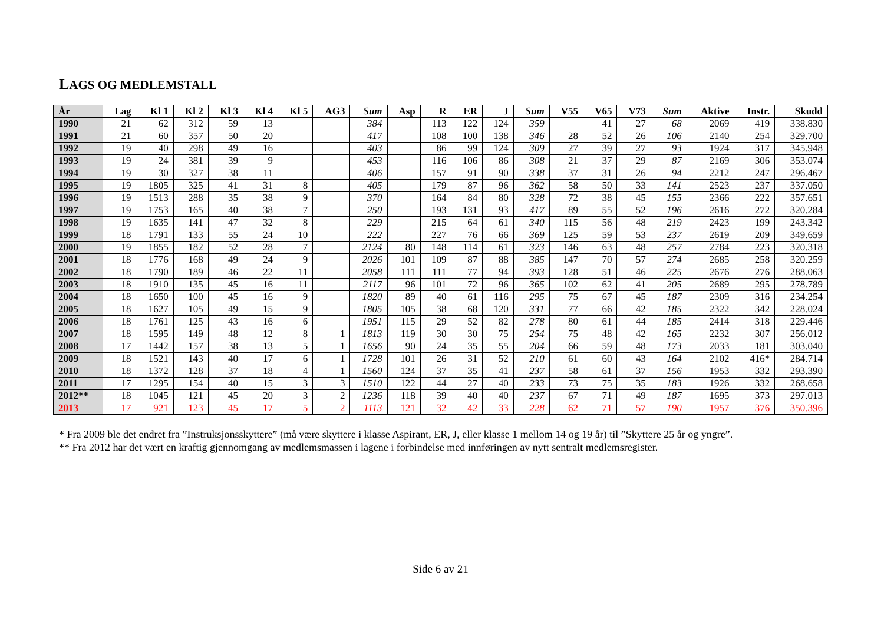LAGS OG MEDLEMSTALL
| År | Lag | Kl 1 | Kl 2 | Kl 3 | Kl 4 | Kl 5 | AG3 | Sum | Asp | R | ER | J | Sum | V55 | V65 | V73 | Sum | Aktive | Instr. | Skudd |
| --- | --- | --- | --- | --- | --- | --- | --- | --- | --- | --- | --- | --- | --- | --- | --- | --- | --- | --- | --- | --- |
| 1990 | 21 | 62 | 312 | 59 | 13 | | | 384 | | 113 | 122 | 124 | 359 | | 41 | 27 | 68 | 2069 | 419 | 338.830 |
| 1991 | 21 | 60 | 357 | 50 | 20 | | | 417 | | 108 | 100 | 138 | 346 | 28 | 52 | 26 | 106 | 2140 | 254 | 329.700 |
| 1992 | 19 | 40 | 298 | 49 | 16 | | | 403 | | 86 | 99 | 124 | 309 | 27 | 39 | 27 | 93 | 1924 | 317 | 345.948 |
| 1993 | 19 | 24 | 381 | 39 | 9 | | | 453 | | 116 | 106 | 86 | 308 | 21 | 37 | 29 | 87 | 2169 | 306 | 353.074 |
| 1994 | 19 | 30 | 327 | 38 | 11 | | | 406 | | 157 | 91 | 90 | 338 | 37 | 31 | 26 | 94 | 2212 | 247 | 296.467 |
| 1995 | 19 | 1805 | 325 | 41 | 31 | 8 | | 405 | | 179 | 87 | 96 | 362 | 58 | 50 | 33 | 141 | 2523 | 237 | 337.050 |
| 1996 | 19 | 1513 | 288 | 35 | 38 | 9 | | 370 | | 164 | 84 | 80 | 328 | 72 | 38 | 45 | 155 | 2366 | 222 | 357.651 |
| 1997 | 19 | 1753 | 165 | 40 | 38 | 7 | | 250 | | 193 | 131 | 93 | 417 | 89 | 55 | 52 | 196 | 2616 | 272 | 320.284 |
| 1998 | 19 | 1635 | 141 | 47 | 32 | 8 | | 229 | | 215 | 64 | 61 | 340 | 115 | 56 | 48 | 219 | 2423 | 199 | 243.342 |
| 1999 | 18 | 1791 | 133 | 55 | 24 | 10 | | 222 | | 227 | 76 | 66 | 369 | 125 | 59 | 53 | 237 | 2619 | 209 | 349.659 |
| 2000 | 19 | 1855 | 182 | 52 | 28 | 7 | | 2124 | 80 | 148 | 114 | 61 | 323 | 146 | 63 | 48 | 257 | 2784 | 223 | 320.318 |
| 2001 | 18 | 1776 | 168 | 49 | 24 | 9 | | 2026 | 101 | 109 | 87 | 88 | 385 | 147 | 70 | 57 | 274 | 2685 | 258 | 320.259 |
| 2002 | 18 | 1790 | 189 | 46 | 22 | 11 | | 2058 | 111 | 111 | 77 | 94 | 393 | 128 | 51 | 46 | 225 | 2676 | 276 | 288.063 |
| 2003 | 18 | 1910 | 135 | 45 | 16 | 11 | | 2117 | 96 | 101 | 72 | 96 | 365 | 102 | 62 | 41 | 205 | 2689 | 295 | 278.789 |
| 2004 | 18 | 1650 | 100 | 45 | 16 | 9 | | 1820 | 89 | 40 | 61 | 116 | 295 | 75 | 67 | 45 | 187 | 2309 | 316 | 234.254 |
| 2005 | 18 | 1627 | 105 | 49 | 15 | 9 | | 1805 | 105 | 38 | 68 | 120 | 331 | 77 | 66 | 42 | 185 | 2322 | 342 | 228.024 |
| 2006 | 18 | 1761 | 125 | 43 | 16 | 6 | | 1951 | 115 | 29 | 52 | 82 | 278 | 80 | 61 | 44 | 185 | 2414 | 318 | 229.446 |
| 2007 | 18 | 1595 | 149 | 48 | 12 | 8 | 1 | 1813 | 119 | 30 | 30 | 75 | 254 | 75 | 48 | 42 | 165 | 2232 | 307 | 256.012 |
| 2008 | 17 | 1442 | 157 | 38 | 13 | 5 | 1 | 1656 | 90 | 24 | 35 | 55 | 204 | 66 | 59 | 48 | 173 | 2033 | 181 | 303.040 |
| 2009 | 18 | 1521 | 143 | 40 | 17 | 6 | 1 | 1728 | 101 | 26 | 31 | 52 | 210 | 61 | 60 | 43 | 164 | 2102 | 416* | 284.714 |
| 2010 | 18 | 1372 | 128 | 37 | 18 | 4 | 1 | 1560 | 124 | 37 | 35 | 41 | 237 | 58 | 61 | 37 | 156 | 1953 | 332 | 293.390 |
| 2011 | 17 | 1295 | 154 | 40 | 15 | 3 | 3 | 1510 | 122 | 44 | 27 | 40 | 233 | 73 | 75 | 35 | 183 | 1926 | 332 | 268.658 |
| 2012** | 18 | 1045 | 121 | 45 | 20 | 3 | 2 | 1236 | 118 | 39 | 40 | 40 | 237 | 67 | 71 | 49 | 187 | 1695 | 373 | 297.013 |
| 2013 | 17 | 921 | 123 | 45 | 17 | 5 | 2 | 1113 | 121 | 32 | 42 | 33 | 228 | 62 | 71 | 57 | 190 | 1957 | 376 | 350.396 |
* Fra 2009 ble det endret fra ”Instruksjonsskyttere” (må være skyttere i klasse Aspirant, ER, J, eller klasse 1 mellom 14 og 19 år) til ”Skyttere 25 år og yngre”.
** Fra 2012 har det vært en kraftig gjennomgang av medlemsmassen i lagene i forbindelse med innføringen av nytt sentralt medlemsregister.
Side 6 av 21